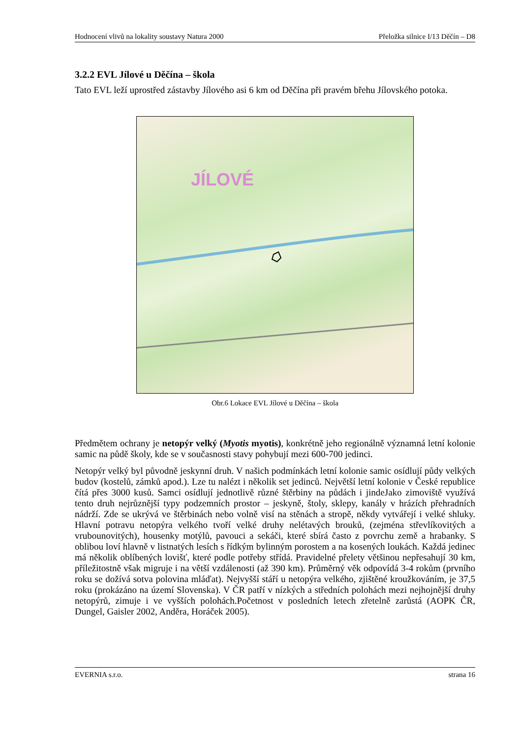Hodnocení vlivů na lokality soustavy Natura 2000 Přeložka silnice I/13 Děčín – D8
3.2.2 EVL Jílové u Děčína – škola
Tato EVL leží uprostřed zástavby Jílového asi 6 km od Děčína při pravém břehu Jílovského potoka.
JÍLOVÉ
Obr.6 Lokace EVL Jílové u Děčína – škola
Předmětem ochrany je netopýr velký (Myotis myotis), konkrétně jeho regionálně významná letní kolonie samic na půdě školy, kde se v současnosti stavy pohybují mezi 600-700 jedinci.
Netopýr velký byl původně jeskynní druh. V našich podmínkách letní kolonie samic osídlují půdy velkých budov (kostelů, zámků apod.). Lze tu nalézt i několik set jedinců. Největší letní kolonie v České republice čítá přes 3000 kusů. Samci osídlují jednotlivě různé štěrbiny na půdách i jindeJako zimoviště využívá tento druh nejrůznější typy podzemních prostor – jeskyně, štoly, sklepy, kanály v hrázích přehradních nádrží. Zde se ukrývá ve štěrbinách nebo volně visí na stěnách a stropě, někdy vytvářejí i velké shluky. Hlavní potravu netopýra velkého tvoří velké druhy nelétavých brouků, (zejména střevlíkovitých a vrubounovitých), housenky motýlů, pavouci a sekáči, které sbírá často z povrchu země a hrabanky. S oblibou loví hlavně v listnatých lesích s řídkým bylinným porostem a na kosených loukách. Každá jedinec má několik oblíbených lovišť, které podle potřeby střídá. Pravidelné přelety většinou nepřesahují 30 km, příležitostně však migruje i na větší vzdálenosti (až 390 km). Průměrný věk odpovídá 3-4 rokům (prvního roku se dožívá sotva polovina mláďat). Nejvyšší stáří u netopýra velkého, zjištěné kroužkováním, je 37,5 roku (prokázáno na území Slovenska). V ČR patří v nízkých a středních polohách mezi nejhojnější druhy netopýrů, zimuje i ve vyšších polohách.Početnost v posledních letech zřetelně zarůstá (AOPK ČR, Dungel, Gaisler 2002, Anděra, Horáček 2005).
EVERNIA s.r.o. strana 16